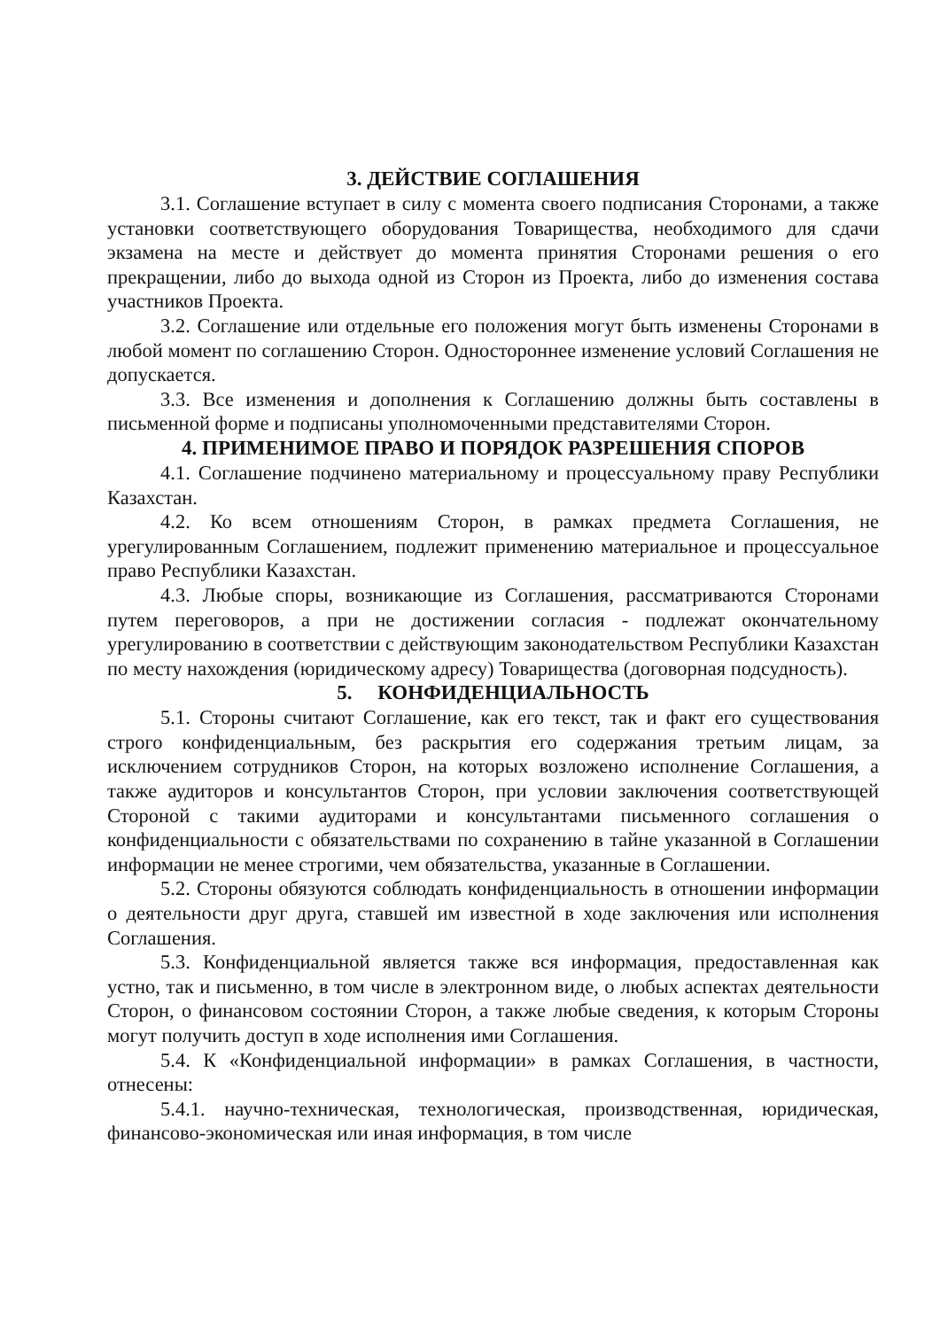3. ДЕЙСТВИЕ СОГЛАШЕНИЯ
3.1. Соглашение вступает в силу с момента своего подписания Сторонами, а также установки соответствующего оборудования Товарищества, необходимого для сдачи экзамена на месте и действует до момента принятия Сторонами решения о его прекращении, либо до выхода одной из Сторон из Проекта, либо до изменения состава участников Проекта.
3.2. Соглашение или отдельные его положения могут быть изменены Сторонами в любой момент по соглашению Сторон. Одностороннее изменение условий Соглашения не допускается.
3.3. Все изменения и дополнения к Соглашению должны быть составлены в письменной форме и подписаны уполномоченными представителями Сторон.
4. ПРИМЕНИМОЕ ПРАВО И ПОРЯДОК РАЗРЕШЕНИЯ СПОРОВ
4.1. Соглашение подчинено материальному и процессуальному праву Республики Казахстан.
4.2. Ко всем отношениям Сторон, в рамках предмета Соглашения, не урегулированным Соглашением, подлежит применению материальное и процессуальное право Республики Казахстан.
4.3. Любые споры, возникающие из Соглашения, рассматриваются Сторонами путем переговоров, а при не достижении согласия - подлежат окончательному урегулированию в соответствии с действующим законодательством Республики Казахстан по месту нахождения (юридическому адресу) Товарищества (договорная подсудность).
5. КОНФИДЕНЦИАЛЬНОСТЬ
5.1. Стороны считают Соглашение, как его текст, так и факт его существования строго конфиденциальным, без раскрытия его содержания третьим лицам, за исключением сотрудников Сторон, на которых возложено исполнение Соглашения, а также аудиторов и консультантов Сторон, при условии заключения соответствующей Стороной с такими аудиторами и консультантами письменного соглашения о конфиденциальности с обязательствами по сохранению в тайне указанной в Соглашении информации не менее строгими, чем обязательства, указанные в Соглашении.
5.2. Стороны обязуются соблюдать конфиденциальность в отношении информации о деятельности друг друга, ставшей им известной в ходе заключения или исполнения Соглашения.
5.3. Конфиденциальной является также вся информация, предоставленная как устно, так и письменно, в том числе в электронном виде, о любых аспектах деятельности Сторон, о финансовом состоянии Сторон, а также любые сведения, к которым Стороны могут получить доступ в ходе исполнения ими Соглашения.
5.4. К «Конфиденциальной информации» в рамках Соглашения, в частности, отнесены:
5.4.1. научно-техническая, технологическая, производственная, юридическая, финансово-экономическая или иная информация, в том числе